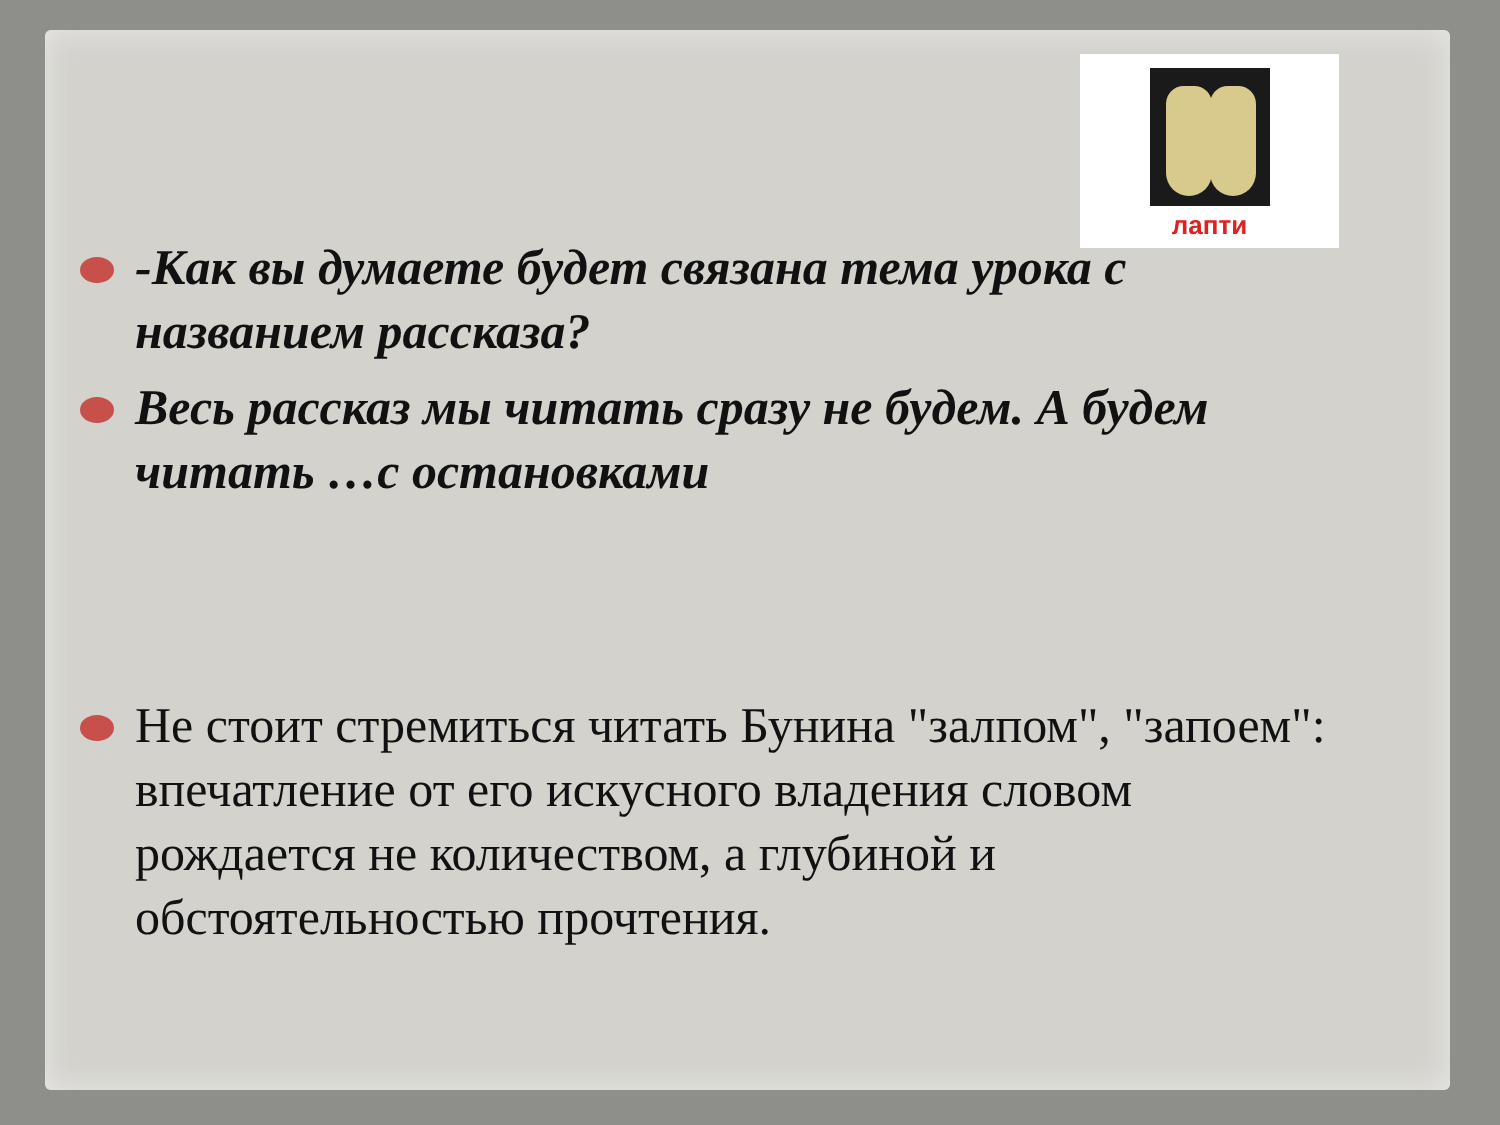лапти
-Как вы думаете будет связана тема урока с названием рассказа?
Весь рассказ мы читать сразу не будем. А будем читать …с остановками
Не стоит стремиться читать Бунина "залпом", "запоем": впечатление от его искусного владения словом рождается не количеством, а глубиной и обстоятельностью прочтения.